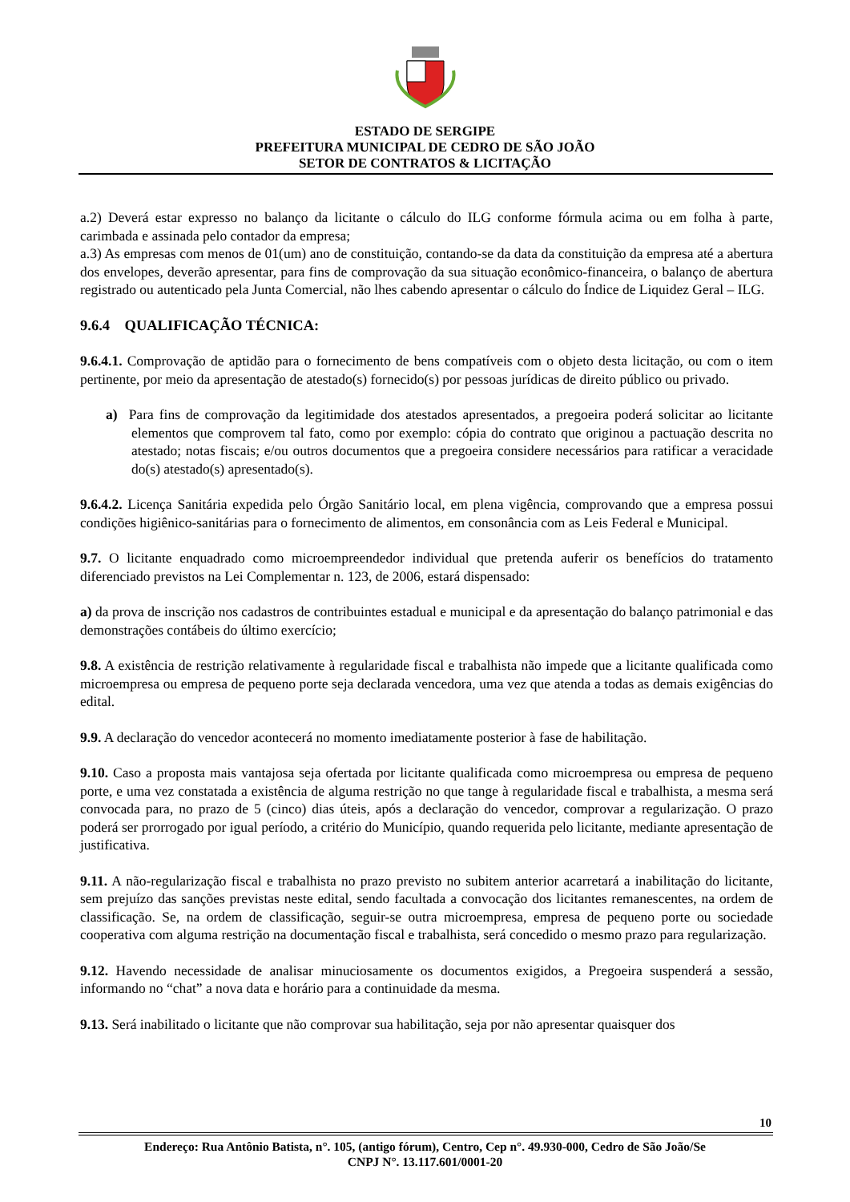ESTADO DE SERGIPE
PREFEITURA MUNICIPAL DE CEDRO DE SÃO JOÃO
SETOR DE CONTRATOS & LICITAÇÃO
a.2) Deverá estar expresso no balanço da licitante o cálculo do ILG conforme fórmula acima ou em folha à parte, carimbada e assinada pelo contador da empresa;
a.3) As empresas com menos de 01(um) ano de constituição, contando-se da data da constituição da empresa até a abertura dos envelopes, deverão apresentar, para fins de comprovação da sua situação econômico-financeira, o balanço de abertura registrado ou autenticado pela Junta Comercial, não lhes cabendo apresentar o cálculo do Índice de Liquidez Geral – ILG.
9.6.4 QUALIFICAÇÃO TÉCNICA:
9.6.4.1. Comprovação de aptidão para o fornecimento de bens compatíveis com o objeto desta licitação, ou com o item pertinente, por meio da apresentação de atestado(s) fornecido(s) por pessoas jurídicas de direito público ou privado.
a) Para fins de comprovação da legitimidade dos atestados apresentados, a pregoeira poderá solicitar ao licitante elementos que comprovem tal fato, como por exemplo: cópia do contrato que originou a pactuação descrita no atestado; notas fiscais; e/ou outros documentos que a pregoeira considere necessários para ratificar a veracidade do(s) atestado(s) apresentado(s).
9.6.4.2. Licença Sanitária expedida pelo Órgão Sanitário local, em plena vigência, comprovando que a empresa possui condições higiênico-sanitárias para o fornecimento de alimentos, em consonância com as Leis Federal e Municipal.
9.7. O licitante enquadrado como microempreendedor individual que pretenda auferir os benefícios do tratamento diferenciado previstos na Lei Complementar n. 123, de 2006, estará dispensado:
a) da prova de inscrição nos cadastros de contribuintes estadual e municipal e da apresentação do balanço patrimonial e das demonstrações contábeis do último exercício;
9.8. A existência de restrição relativamente à regularidade fiscal e trabalhista não impede que a licitante qualificada como microempresa ou empresa de pequeno porte seja declarada vencedora, uma vez que atenda a todas as demais exigências do edital.
9.9. A declaração do vencedor acontecerá no momento imediatamente posterior à fase de habilitação.
9.10. Caso a proposta mais vantajosa seja ofertada por licitante qualificada como microempresa ou empresa de pequeno porte, e uma vez constatada a existência de alguma restrição no que tange à regularidade fiscal e trabalhista, a mesma será convocada para, no prazo de 5 (cinco) dias úteis, após a declaração do vencedor, comprovar a regularização. O prazo poderá ser prorrogado por igual período, a critério do Município, quando requerida pelo licitante, mediante apresentação de justificativa.
9.11. A não-regularização fiscal e trabalhista no prazo previsto no subitem anterior acarretará a inabilitação do licitante, sem prejuízo das sanções previstas neste edital, sendo facultada a convocação dos licitantes remanescentes, na ordem de classificação. Se, na ordem de classificação, seguir-se outra microempresa, empresa de pequeno porte ou sociedade cooperativa com alguma restrição na documentação fiscal e trabalhista, será concedido o mesmo prazo para regularização.
9.12. Havendo necessidade de analisar minuciosamente os documentos exigidos, a Pregoeira suspenderá a sessão, informando no “chat” a nova data e horário para a continuidade da mesma.
9.13. Será inabilitado o licitante que não comprovar sua habilitação, seja por não apresentar quaisquer dos
10
Endereço: Rua Antônio Batista, n°. 105, (antigo fórum), Centro, Cep n°. 49.930-000, Cedro de São João/Se
CNPJ N°. 13.117.601/0001-20